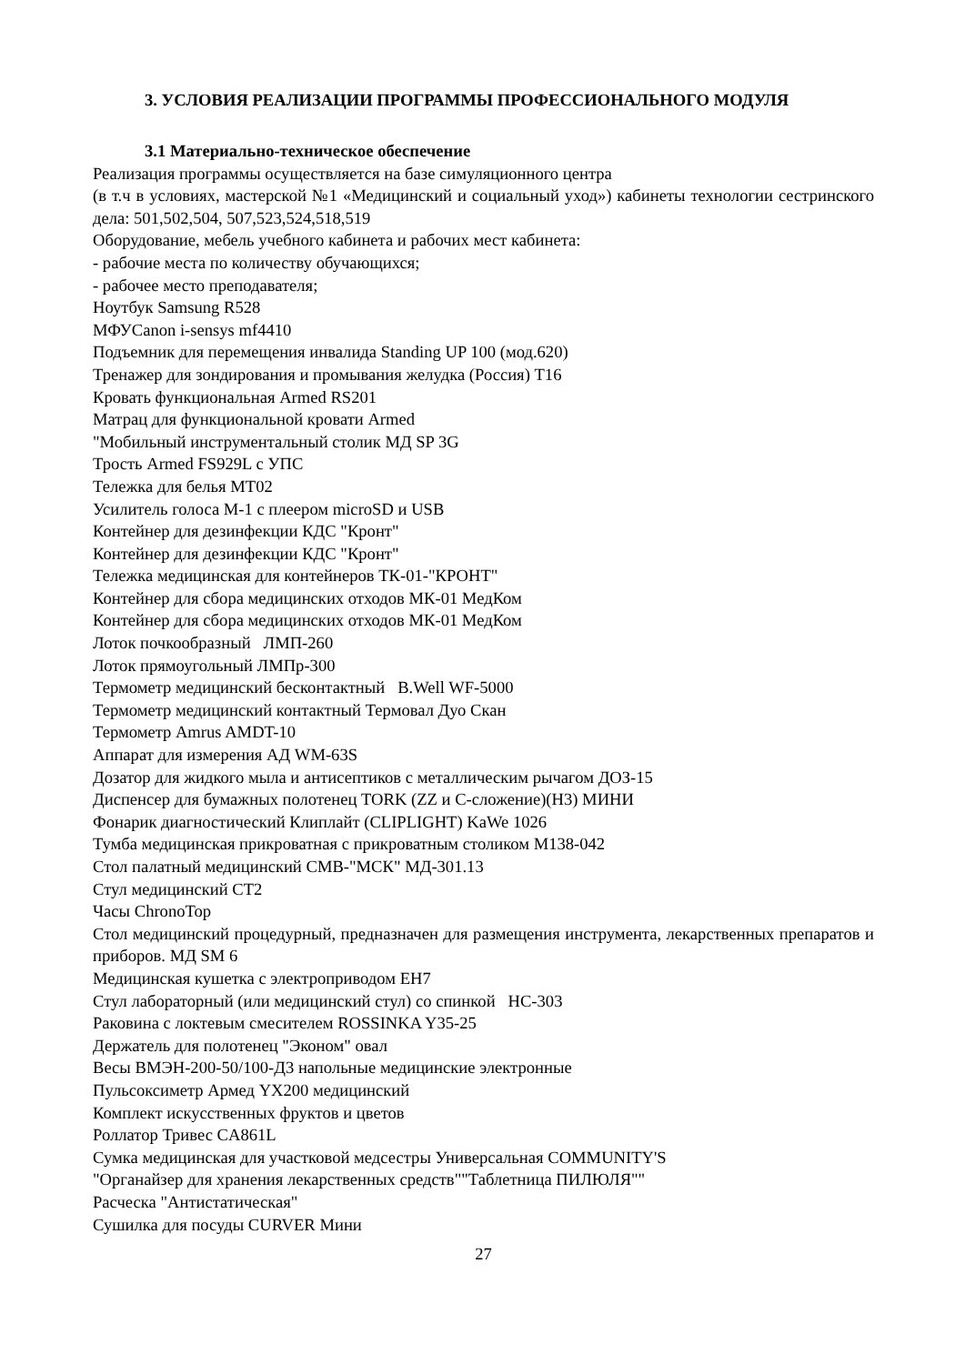3. УСЛОВИЯ РЕАЛИЗАЦИИ ПРОГРАММЫ ПРОФЕССИОНАЛЬНОГО МОДУЛЯ
3.1 Материально-техническое обеспечение
Реализация программы осуществляется на базе симуляционного центра
(в т.ч в условиях, мастерской №1 «Медицинский и социальный уход») кабинеты технологии сестринского дела: 501,502,504, 507,523,524,518,519
Оборудование, мебель учебного кабинета и рабочих мест кабинета:
- рабочие места по количеству обучающихся;
- рабочее место преподавателя;
Ноутбук Samsung R528
МФУCanon i-sensys mf4410
Подъемник для перемещения инвалида Standing UP 100 (мод.620)
Тренажер для зондирования и промывания желудка (Россия) Т16
Кровать функциональная Armed RS201
Матрац для функциональной кровати Armed
"Мобильный инструментальный столик МД SP 3G
Трость Armed FS929L с УПС
Тележка для белья MT02
Усилитель голоса M-1 с плеером microSD и USB
Контейнер для дезинфекции КДС "Кронт"
Контейнер для дезинфекции КДС "Кронт"
Тележка медицинская для контейнеров ТК-01-"КРОНТ"
Контейнер для сбора медицинских отходов МК-01 МедКом
Контейнер для сбора медицинских отходов МК-01 МедКом
Лоток почкообразный ЛМП-260
Лоток прямоугольный ЛМПр-300
Термометр медицинский бесконтактный B.Well WF-5000
Термометр медицинский контактный Термовал Дуо Скан
Термометр Amrus AMDT-10
Аппарат для измерения АД WM-63S
Дозатор для жидкого мыла и антисептиков с металлическим рычагом ДОЗ-15
Диспенсер для бумажных полотенец TORK (ZZ и C-сложение)(H3) МИНИ
Фонарик диагностический Клиплайт (CLIPLIGHT) KaWe 1026
Тумба медицинская прикроватная с прикроватным столиком М138-042
Стол палатный медицинский СМВ-"МСК" МД-301.13
Стул медицинский СТ2
Часы ChronoTop
Стол медицинский процедурный, предназначен для размещения инструмента, лекарственных препаратов и приборов. МД SM 6
Медицинская кушетка с электроприводом EH7
Стул лабораторный (или медицинский стул) со спинкой НС-303
Раковина с локтевым смесителем ROSSINKA Y35-25
Держатель для полотенец "Эконом" овал
Весы ВМЭН-200-50/100-Д3 напольные медицинские электронные
Пульсоксиметр Армед YX200 медицинский
Комплект искусственных фруктов и цветов
Роллатор Тривес CA861L
Сумка медицинская для участковой медсестры Универсальная COMMUNITY'S
"Органайзер для хранения лекарственных средств""Таблетница ПИЛЮЛЯ""
Расческа "Антистатическая"
Сушилка для посуды CURVER Мини
27